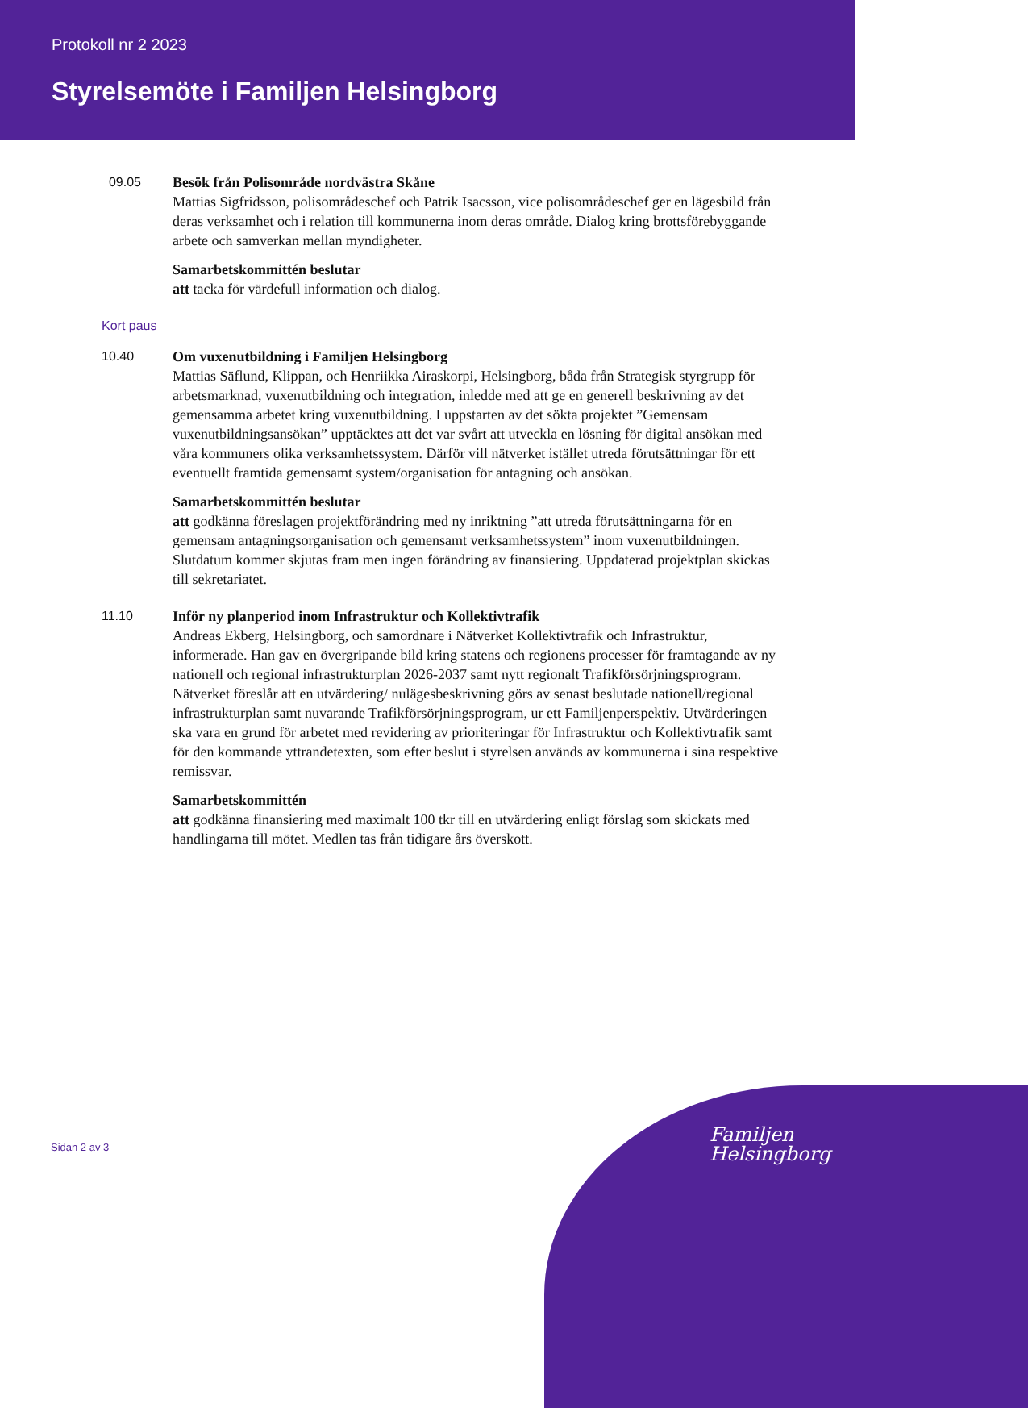Protokoll nr 2 2023
Styrelsemöte i Familjen Helsingborg
09.05 Besök från Polisområde nordvästra Skåne
Mattias Sigfridsson, polisområdeschef och Patrik Isacsson, vice polisområdeschef ger en lägesbild från deras verksamhet och i relation till kommunerna inom deras område. Dialog kring brottsförebyggande arbete och samverkan mellan myndigheter.
Samarbetskommittén beslutar
att tacka för värdefull information och dialog.
Kort paus
10.40 Om vuxenutbildning i Familjen Helsingborg
Mattias Säflund, Klippan, och Henriikka Airaskorpi, Helsingborg, båda från Strategisk styrgrupp för arbetsmarknad, vuxenutbildning och integration, inledde med att ge en generell beskrivning av det gemensamma arbetet kring vuxenutbildning. I uppstarten av det sökta projektet ”Gemensam vuxenutbildningsansökan” upptäcktes att det var svårt att utveckla en lösning för digital ansökan med våra kommuners olika verksamhetssystem. Därför vill nätverket istället utreda förutsättningar för ett eventuellt framtida gemensamt system/organisation för antagning och ansökan.
Samarbetskommittén beslutar
att godkänna föreslagen projektförändring med ny inriktning ”att utreda förutsättningarna för en gemensam antagningsorganisation och gemensamt verksamhetssystem” inom vuxenutbildningen. Slutdatum kommer skjutas fram men ingen förändring av finansiering. Uppdaterad projektplan skickas till sekretariatet.
11.10 Inför ny planperiod inom Infrastruktur och Kollektivtrafik
Andreas Ekberg, Helsingborg, och samordnare i Nätverket Kollektivtrafik och Infrastruktur, informerade. Han gav en övergripande bild kring statens och regionens processer för framtagande av ny nationell och regional infrastrukturplan 2026-2037 samt nytt regionalt Trafikförsörjningsprogram. Nätverket föreslår att en utvärdering/ nulägesbeskrivning görs av senast beslutade nationell/regional infrastrukturplan samt nuvarande Trafikförsörjningsprogram, ur ett Familjenperspektiv. Utvärderingen ska vara en grund för arbetet med revidering av prioriteringar för Infrastruktur och Kollektivtrafik samt för den kommande yttrandetexten, som efter beslut i styrelsen används av kommunerna i sina respektive remissvar.
Samarbetskommittén
att godkänna finansiering med maximalt 100 tkr till en utvärdering enligt förslag som skickats med handlingarna till mötet. Medlen tas från tidigare års överskott.
Sidan 2 av 3
Familjen
Helsingborg